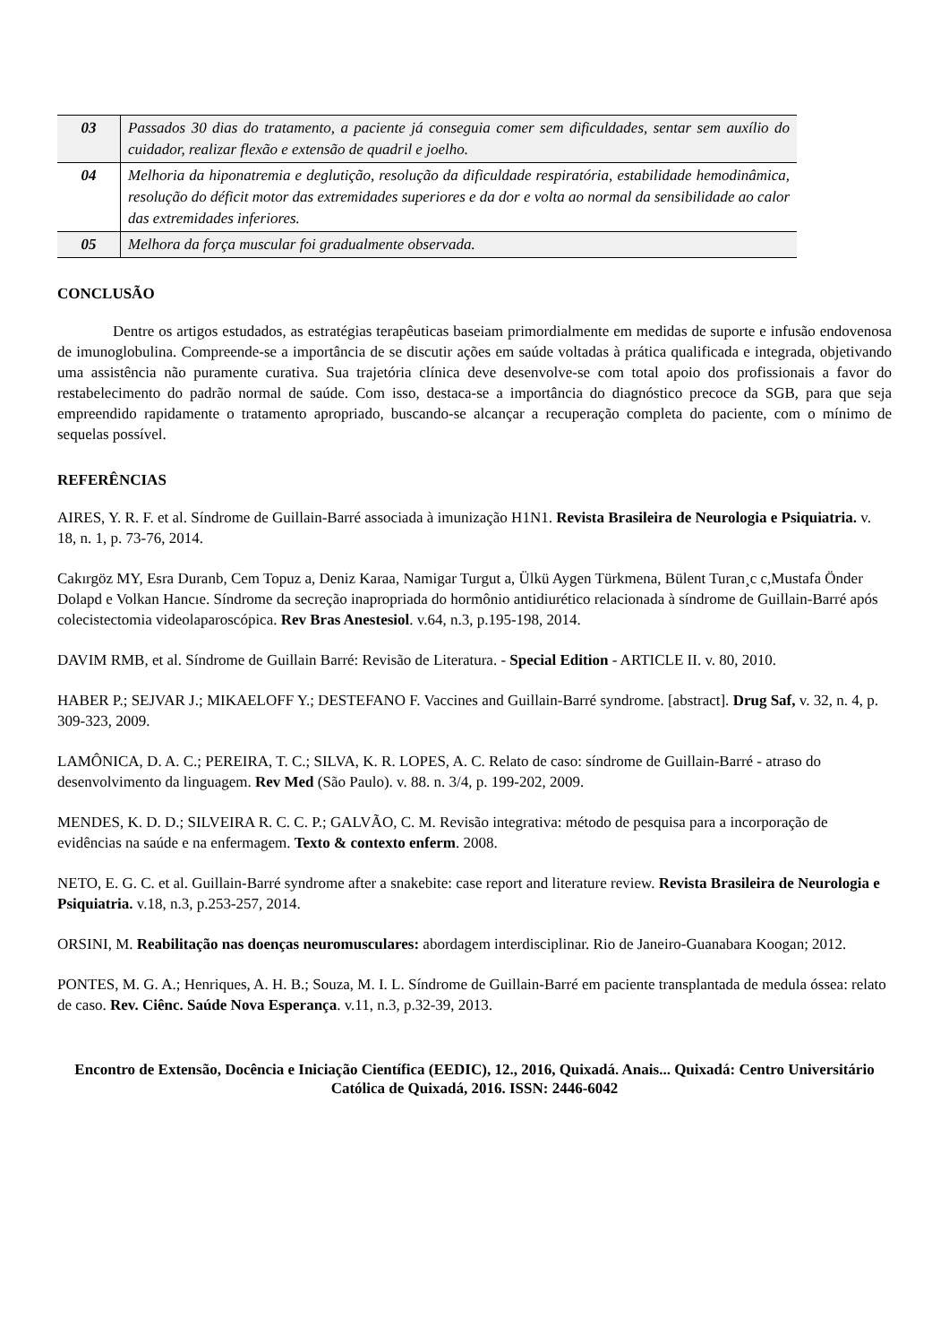| 03 | Passados 30 dias do tratamento, a paciente já conseguia comer sem dificuldades, sentar sem auxílio do cuidador, realizar flexão e extensão de quadril e joelho. |
| 04 | Melhoria da hiponatremia e deglutição, resolução da dificuldade respiratória, estabilidade hemodinâmica, resolução do déficit motor das extremidades superiores e da dor e volta ao normal da sensibilidade ao calor das extremidades inferiores. |
| 05 | Melhora da força muscular foi gradualmente observada. |
CONCLUSÃO
Dentre os artigos estudados, as estratégias terapêuticas baseiam primordialmente em medidas de suporte e infusão endovenosa de imunoglobulina. Compreende-se a importância de se discutir ações em saúde voltadas à prática qualificada e integrada, objetivando uma assistência não puramente curativa. Sua trajetória clínica deve desenvolve-se com total apoio dos profissionais a favor do restabelecimento do padrão normal de saúde. Com isso, destaca-se a importância do diagnóstico precoce da SGB, para que seja empreendido rapidamente o tratamento apropriado, buscando-se alcançar a recuperação completa do paciente, com o mínimo de sequelas possível.
REFERÊNCIAS
AIRES, Y. R. F. et al. Síndrome de Guillain-Barré associada à imunização H1N1. Revista Brasileira de Neurologia e Psiquiatria. v. 18, n. 1, p. 73-76, 2014.
Cakırgöz MY, Esra Duranb, Cem Topuz a, Deniz Karaa, Namigar Turgut a, Ülkü Aygen Türkmena, Bülent Turan¸c c,Mustafa Önder Dolapd e Volkan Hancıe. Síndrome da secreção inapropriada do hormônio antidiurético relacionada à síndrome de Guillain-Barré após colecistectomia videolaparoscópica. Rev Bras Anestesiol. v.64, n.3, p.195-198, 2014.
DAVIM RMB, et al. Síndrome de Guillain Barré: Revisão de Literatura. - Special Edition - ARTICLE II. v. 80, 2010.
HABER P.; SEJVAR J.; MIKAELOFF Y.; DESTEFANO F. Vaccines and Guillain-Barré syndrome. [abstract]. Drug Saf, v. 32, n. 4, p. 309-323, 2009.
LAMÔNICA, D. A. C.; PEREIRA, T. C.; SILVA, K. R. LOPES, A. C. Relato de caso: síndrome de Guillain-Barré - atraso do desenvolvimento da linguagem. Rev Med (São Paulo). v. 88. n. 3/4, p. 199-202, 2009.
MENDES, K. D. D.; SILVEIRA R. C. C. P.; GALVÃO, C. M. Revisão integrativa: método de pesquisa para a incorporação de evidências na saúde e na enfermagem. Texto & contexto enferm. 2008.
NETO, E. G. C. et al. Guillain-Barré syndrome after a snakebite: case report and literature review. Revista Brasileira de Neurologia e Psiquiatria. v.18, n.3, p.253-257, 2014.
ORSINI, M. Reabilitação nas doenças neuromusculares: abordagem interdisciplinar. Rio de Janeiro-Guanabara Koogan; 2012.
PONTES, M. G. A.; Henriques, A. H. B.; Souza, M. I. L. Síndrome de Guillain-Barré em paciente transplantada de medula óssea: relato de caso. Rev. Ciênc. Saúde Nova Esperança. v.11, n.3, p.32-39, 2013.
Encontro de Extensão, Docência e Iniciação Científica (EEDIC), 12., 2016, Quixadá. Anais... Quixadá: Centro Universitário Católica de Quixadá, 2016. ISSN: 2446-6042